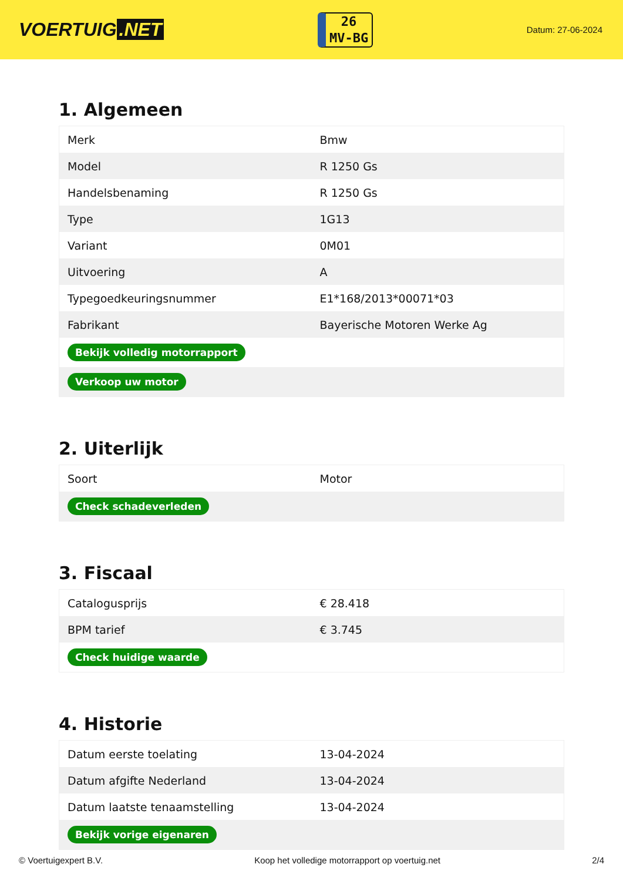VOERTUIG.NET
26
MV-BG
Datum: 27-06-2024
1. Algemeen
| Merk | Bmw |
| Model | R 1250 Gs |
| Handelsbenaming | R 1250 Gs |
| Type | 1G13 |
| Variant | 0M01 |
| Uitvoering | A |
| Typegoedkeuringsnummer | E1*168/2013*00071*03 |
| Fabrikant | Bayerische Motoren Werke Ag |
| Bekijk volledig motorrapport | |
| Verkoop uw motor | |
2. Uiterlijk
| Soort | Motor |
| Check schadeverleden | |
3. Fiscaal
| Catalogusprijs | € 28.418 |
| BPM tarief | € 3.745 |
| Check huidige waarde | |
4. Historie
| Datum eerste toelating | 13-04-2024 |
| Datum afgifte Nederland | 13-04-2024 |
| Datum laatste tenaamstelling | 13-04-2024 |
| Bekijk vorige eigenaren | |
© Voertuigexpert B.V. Koop het volledige motorrapport op voertuig.net 2/4